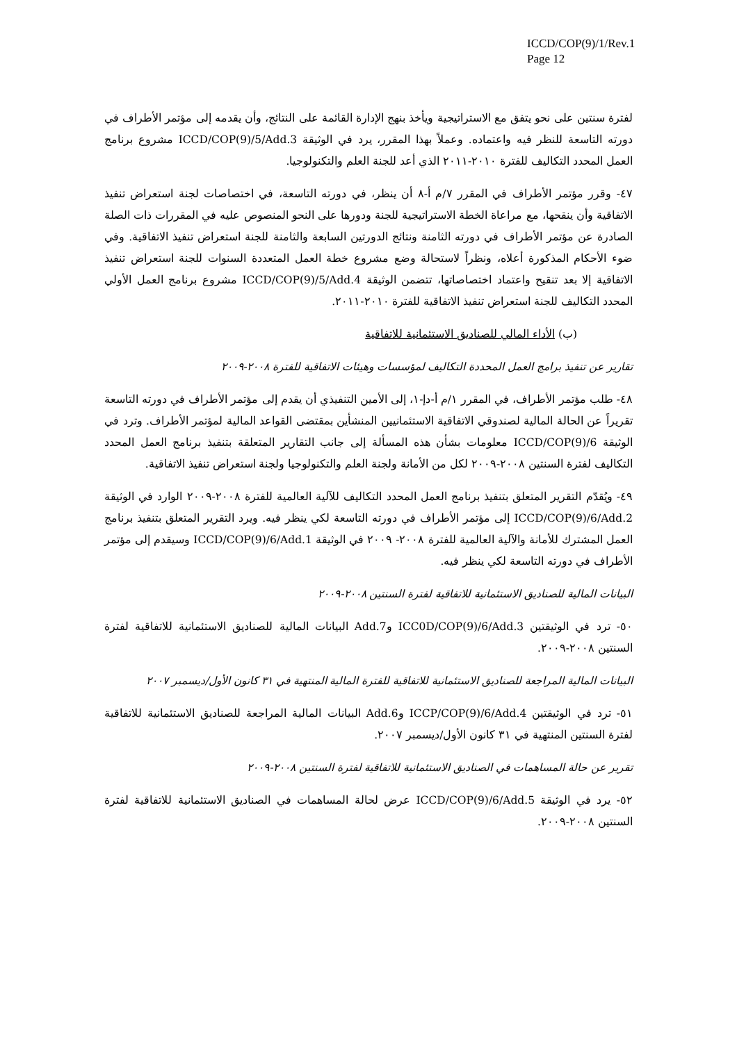ICCD/COP(9)/1/Rev.1
Page 12
لفترة سنتين على نحو يتفق مع الاستراتيجية ويأخذ بنهج الإدارة القائمة على النتائج، وأن يقدمه إلى مؤتمر الأطراف في دورته التاسعة للنظر فيه واعتماده. وعملاً بهذا المقرر، يرد في الوثيقة ICCD/COP(9)/5/Add.3 مشروع برنامج العمل المحدد التكاليف للفترة ٢٠١٠-٢٠١١ الذي أعد للجنة العلم والتكنولوجيا.
٤٧- وقرر مؤتمر الأطراف في المقرر ٧/م أ-٨ أن ينظر، في دورته التاسعة، في اختصاصات لجنة استعراض تنفيذ الاتفاقية وأن ينقحها، مع مراعاة الخطة الاستراتيجية للجنة ودورها على النحو المنصوص عليه في المقررات ذات الصلة الصادرة عن مؤتمر الأطراف في دورته الثامنة ونتائج الدورتين السابعة والثامنة للجنة استعراض تنفيذ الاتفاقية. وفي ضوء الأحكام المذكورة أعلاه، ونظراً لاستحالة وضع مشروع خطة العمل المتعددة السنوات للجنة استعراض تنفيذ الاتفاقية إلا بعد تنقيح واعتماد اختصاصاتها، تتضمن الوثيقة ICCD/COP(9)/5/Add.4 مشروع برنامج العمل الأولي المحدد التكاليف للجنة استعراض تنفيذ الاتفاقية للفترة ٢٠١٠-٢٠١١.
(ب) الأداء المالي للصناديق الاستئمانية للاتفاقية
تقارير عن تنفيذ برامج العمل المحددة التكاليف لمؤسسات وهيئات الاتفاقية للفترة ٢٠٠٨-٢٠٠٩
٤٨- طلب مؤتمر الأطراف، في المقرر ١/م أ-دإ-١، إلى الأمين التنفيذي أن يقدم إلى مؤتمر الأطراف في دورته التاسعة تقريراً عن الحالة المالية لصندوقي الاتفاقية الاستئمانيين المنشأين بمقتضى القواعد المالية لمؤتمر الأطراف. وترد في الوثيقة ICCD/COP(9)/6 معلومات بشأن هذه المسألة إلى جانب التقارير المتعلقة بتنفيذ برنامج العمل المحدد التكاليف لفترة السنتين ٢٠٠٨-٢٠٠٩ لكل من الأمانة ولجنة العلم والتكنولوجيا ولجنة استعراض تنفيذ الاتفاقية.
٤٩- ويُقدّم التقرير المتعلق بتنفيذ برنامج العمل المحدد التكاليف للآلية العالمية للفترة ٢٠٠٨-٢٠٠٩ الوارد في الوثيقة ICCD/COP(9)/6/Add.2 إلى مؤتمر الأطراف في دورته التاسعة لكي ينظر فيه. ويرد التقرير المتعلق بتنفيذ برنامج العمل المشترك للأمانة والآلية العالمية للفترة ٢٠٠٨- ٢٠٠٩ في الوثيقة ICCD/COP(9)/6/Add.1 وسيقدم إلى مؤتمر الأطراف في دورته التاسعة لكي ينظر فيه.
البيانات المالية للصناديق الاستئمانية للاتفاقية لفترة السنتين ٢٠٠٨-٢٠٠٩
٥٠- ترد في الوثيقتين ICC0D/COP(9)/6/Add.3 وAdd.7 البيانات المالية للصناديق الاستئمانية للاتفاقية لفترة السنتين ٢٠٠٨-٢٠٠٩.
البيانات المالية المراجعة للصناديق الاستئمانية للاتفاقية للفترة المالية المنتهية في ٣١ كانون الأول/ديسمبر ٢٠٠٧
٥١- ترد في الوثيقتين ICCP/COP(9)/6/Add.4 وAdd.6 البيانات المالية المراجعة للصناديق الاستئمانية للاتفاقية لفترة السنتين المنتهية في ٣١ كانون الأول/ديسمبر ٢٠٠٧.
تقرير عن حالة المساهمات في الصناديق الاستئمانية للاتفاقية لفترة السنتين ٢٠٠٨-٢٠٠٩
٥٢- يرد في الوثيقة ICCD/COP(9)/6/Add.5 عرض لحالة المساهمات في الصناديق الاستئمانية للاتفاقية لفترة السنتين ٢٠٠٨-٢٠٠٩.